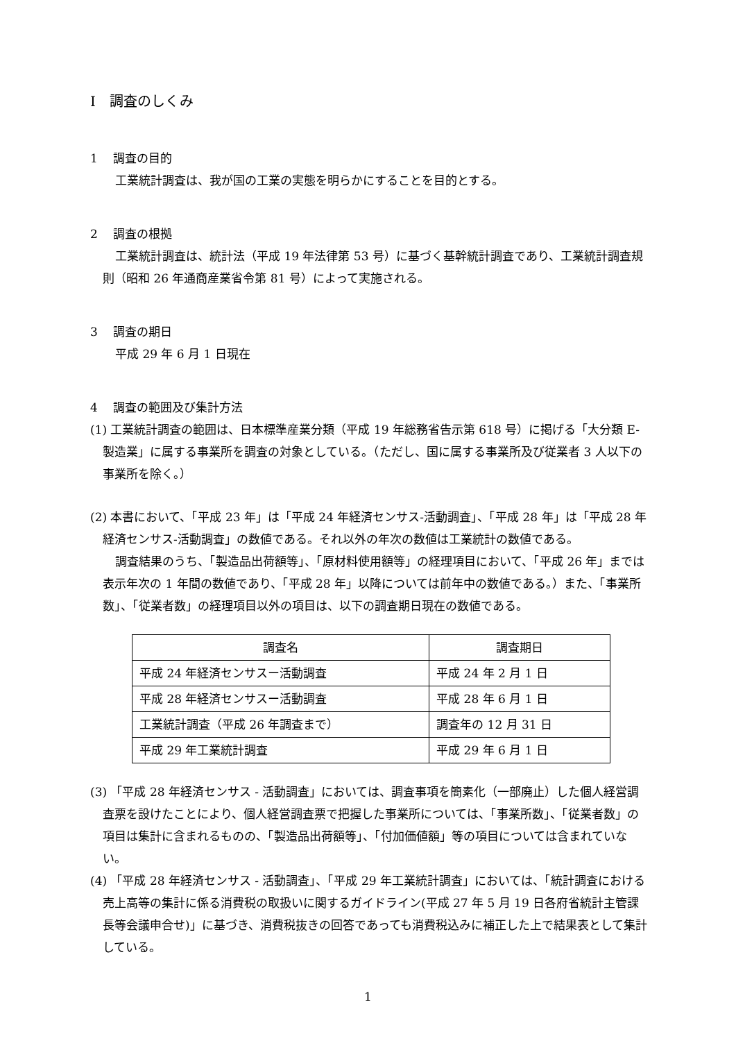Ⅰ　調査のしくみ
1　 調査の目的
工業統計調査は、我が国の工業の実態を明らかにすることを目的とする。
2　 調査の根拠
工業統計調査は、統計法（平成 19 年法律第 53 号）に基づく基幹統計調査であり、工業統計調査規則（昭和 26 年通商産業省令第 81 号）によって実施される。
3　 調査の期日
平成 29 年 6 月 1 日現在
4　 調査の範囲及び集計方法
(1) 工業統計調査の範囲は、日本標準産業分類（平成 19 年総務省告示第 618 号）に掲げる「大分類 E-製造業」に属する事業所を調査の対象としている。（ただし、国に属する事業所及び従業者 3 人以下の事業所を除く。）
(2) 本書において、「平成 23 年」は「平成 24 年経済センサス-活動調査」、「平成 28 年」は「平成 28 年経済センサス-活動調査」の数値である。それ以外の年次の数値は工業統計の数値である。
調査結果のうち、「製造品出荷額等」、「原材料使用額等」の経理項目において、「平成 26 年」までは表示年次の 1 年間の数値であり、「平成 28 年」以降については前年中の数値である。）また、「事業所数」、「従業者数」の経理項目以外の項目は、以下の調査期日現在の数値である。
| 調査名 | 調査期日 |
| --- | --- |
| 平成 24 年経済センサスー活動調査 | 平成 24 年 2 月 1 日 |
| 平成 28 年経済センサスー活動調査 | 平成 28 年 6 月 1 日 |
| 工業統計調査（平成 26 年調査まで） | 調査年の 12 月 31 日 |
| 平成 29 年工業統計調査 | 平成 29 年 6 月 1 日 |
(3) 「平成 28 年経済センサス - 活動調査」においては、調査事項を簡素化（一部廃止）した個人経営調査票を設けたことにより、個人経営調査票で把握した事業所については、「事業所数」、「従業者数」の項目は集計に含まれるものの、「製造品出荷額等」、「付加価値額」等の項目については含まれていない。
(4) 「平成 28 年経済センサス - 活動調査」、「平成 29 年工業統計調査」においては、「統計調査における売上高等の集計に係る消費税の取扱いに関するガイドライン(平成 27 年 5 月 19 日各府省統計主管課長等会議申合せ)」に基づき、消費税抜きの回答であっても消費税込みに補正した上で結果表として集計している。
1